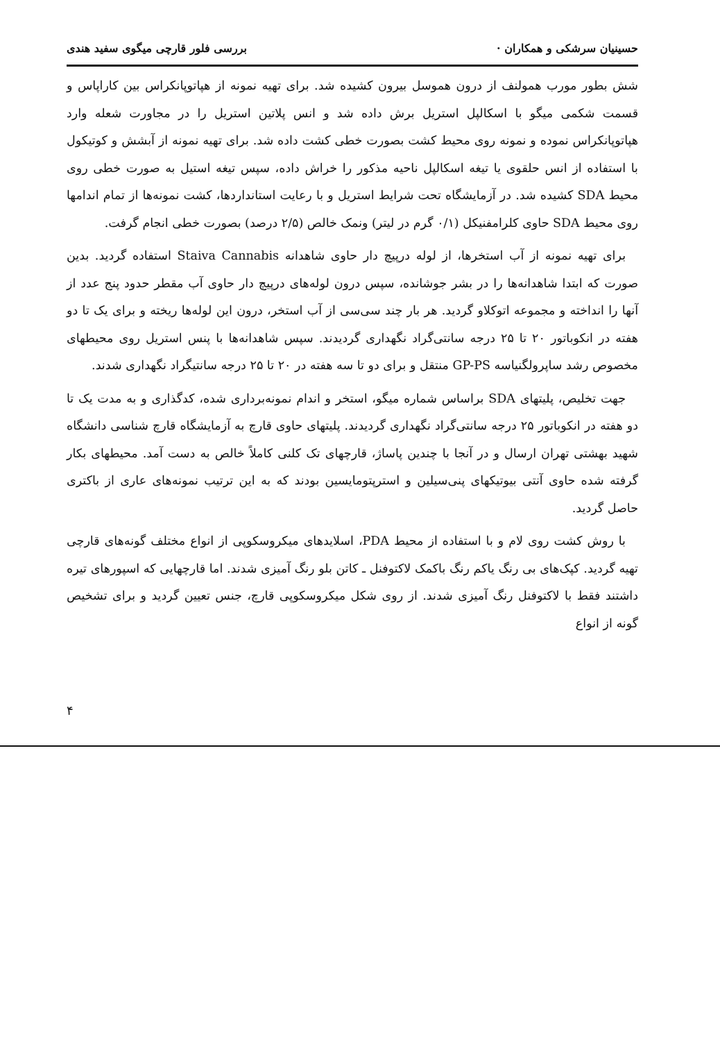حسینیان سرشکی و همکاران · بررسی فلور قارچی میگوی سفید هندی
شش بطور مورب همولنف از درون هموسل بیرون کشیده شد. برای تهیه نمونه از هپاتوپانکراس بین کاراپاس و قسمت شکمی میگو با اسکالپل استریل برش داده شد و انس پلاتین استریل را در مجاورت شعله وارد هپاتوپانکراس نموده و نمونه روی محیط کشت بصورت خطی کشت داده شد. برای تهیه نمونه از آبشش و کوتیکول با استفاده از انس حلقوی یا تیغه اسکالپل ناحیه مذکور را خراش داده، سپس تیغه استیل به صورت خطی روی محیط SDA کشیده شد. در آزمایشگاه تحت شرایط استریل و با رعایت استانداردها، کشت نمونه‌ها از تمام اندامها روی محیط SDA حاوی کلرامفنیکل (۰/۱ گرم در لیتر) ونمک خالص (۲/۵ درصد) بصورت خطی انجام گرفت.
برای تهیه نمونه از آب استخرها، از لوله درپیچ دار حاوی شاهدانه Staiva Cannabis استفاده گردید. بدین صورت که ابتدا شاهدانه‌ها را در بشر جوشانده، سپس درون لوله‌های درپیچ دار حاوی آب مقطر حدود پنج عدد از آنها را انداخته و مجموعه اتوکلاو گردید. هر بار چند سی‌سی از آب استخر، درون این لوله‌ها ریخته و برای یک تا دو هفته در انکوباتور ۲۰ تا ۲۵ درجه سانتی‌گراد نگهداری گردیدند. سپس شاهدانه‌ها با پنس استریل روی محیطهای مخصوص رشد ساپرولگنیاسه GP-PS منتقل و برای دو تا سه هفته در ۲۰ تا ۲۵ درجه سانتیگراد نگهداری شدند.
جهت تخلیص، پلیتهای SDA براساس شماره میگو، استخر و اندام نمونه‌برداری شده، کدگذاری و به مدت یک تا دو هفته در انکوباتور ۲۵ درجه سانتی‌گراد نگهداری گردیدند. پلیتهای حاوی قارچ به آزمایشگاه قارچ شناسی دانشگاه شهید بهشتی تهران ارسال و در آنجا با چندین پاساژ، قارچهای تک کلنی کاملاً خالص به دست آمد. محیطهای بکار گرفته شده حاوی آنتی بیوتیکهای پنی‌سیلین و استرپتومایسین بودند که به این ترتیب نمونه‌های عاری از باکتری حاصل گردید.
با روش کشت روی لام و با استفاده از محیط PDA، اسلایدهای میکروسکوپی از انواع مختلف گونه‌های قارچی تهیه گردید. کپک‌های بی رنگ یاکم رنگ باکمک لاکتوفنل ـ کاتن بلو رنگ آمیزی شدند. اما قارچهایی که اسپورهای تیره داشتند فقط با لاکتوفنل رنگ آمیزی شدند. از روی شکل میکروسکوپی قارچ، جنس تعیین گردید و برای تشخیص گونه از انواع
۴